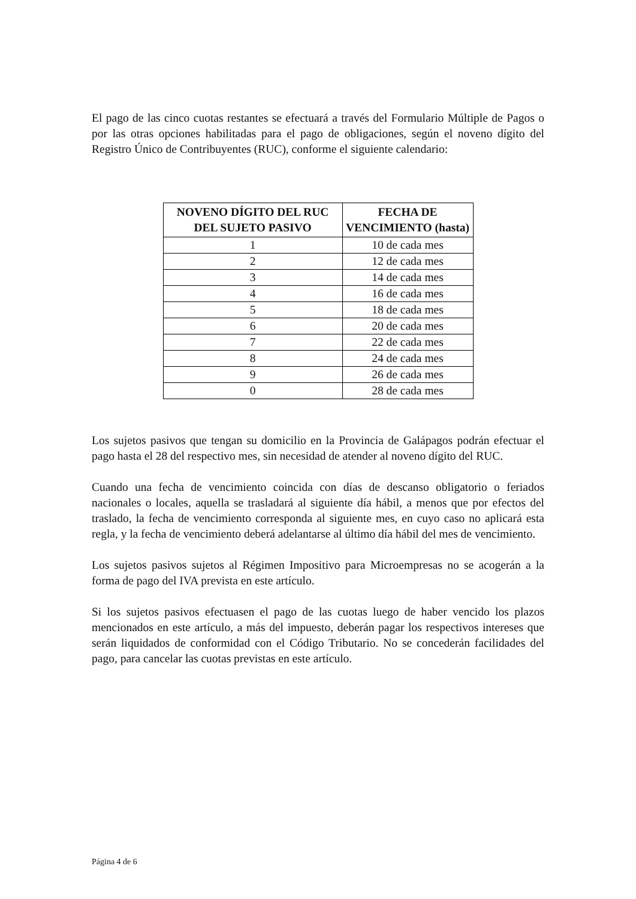El pago de las cinco cuotas restantes se efectuará a través del Formulario Múltiple de Pagos o por las otras opciones habilitadas para el pago de obligaciones, según el noveno dígito del Registro Único de Contribuyentes (RUC), conforme el siguiente calendario:
| NOVENO DÍGITO DEL RUC DEL SUJETO PASIVO | FECHA DE VENCIMIENTO (hasta) |
| --- | --- |
| 1 | 10 de cada mes |
| 2 | 12 de cada mes |
| 3 | 14 de cada mes |
| 4 | 16 de cada mes |
| 5 | 18 de cada mes |
| 6 | 20 de cada mes |
| 7 | 22 de cada mes |
| 8 | 24 de cada mes |
| 9 | 26 de cada mes |
| 0 | 28 de cada mes |
Los sujetos pasivos que tengan su domicilio en la Provincia de Galápagos podrán efectuar el pago hasta el 28 del respectivo mes, sin necesidad de atender al noveno dígito del RUC.
Cuando una fecha de vencimiento coincida con días de descanso obligatorio o feriados nacionales o locales, aquella se trasladará al siguiente día hábil, a menos que por efectos del traslado, la fecha de vencimiento corresponda al siguiente mes, en cuyo caso no aplicará esta regla, y la fecha de vencimiento deberá adelantarse al último día hábil del mes de vencimiento.
Los sujetos pasivos sujetos al Régimen Impositivo para Microempresas no se acogerán a la forma de pago del IVA prevista en este artículo.
Si los sujetos pasivos efectuasen el pago de las cuotas luego de haber vencido los plazos mencionados en este artículo, a más del impuesto, deberán pagar los respectivos intereses que serán liquidados de conformidad con el Código Tributario. No se concederán facilidades del pago, para cancelar las cuotas previstas en este artículo.
Página 4 de 6